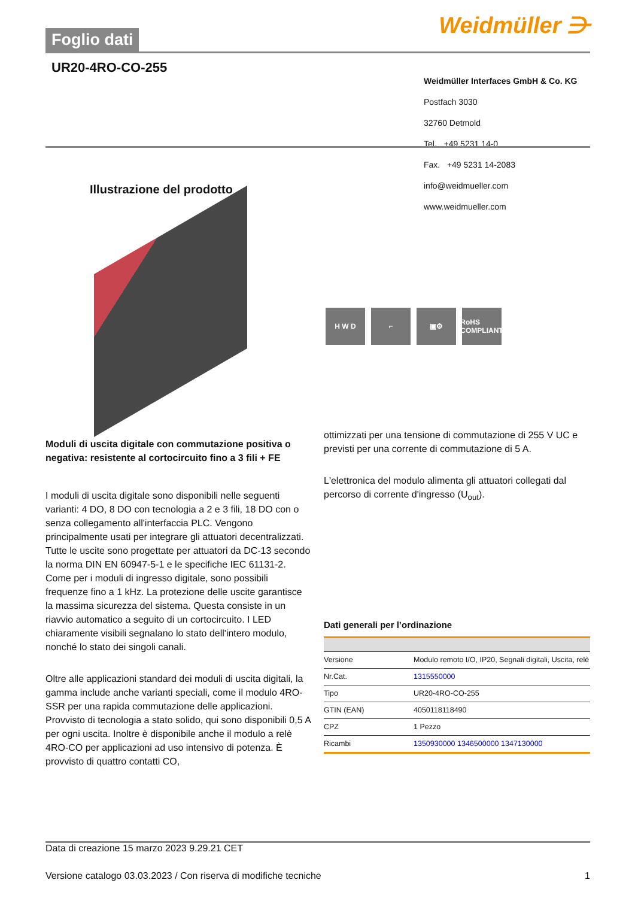Foglio dati
Weidmüller ⋺
UR20-4RO-CO-255
Weidmüller Interfaces GmbH & Co. KG
Postfach 3030
32760 Detmold
Tel. +49 5231 14-0
Fax. +49 5231 14-2083
info@weidmueller.com
www.weidmueller.com
Illustrazione del prodotto
H W D ⌐ ▣⚙ RoHS COMPLIANT
Moduli di uscita digitale con commutazione positiva o negativa: resistente al cortocircuito fino a 3 fili + FE
I moduli di uscita digitale sono disponibili nelle seguenti varianti: 4 DO, 8 DO con tecnologia a 2 e 3 fili, 18 DO con o senza collegamento all'interfaccia PLC. Vengono principalmente usati per integrare gli attuatori decentralizzati. Tutte le uscite sono progettate per attuatori da DC-13 secondo la norma DIN EN 60947-5-1 e le specifiche IEC 61131-2. Come per i moduli di ingresso digitale, sono possibili frequenze fino a 1 kHz. La protezione delle uscite garantisce la massima sicurezza del sistema. Questa consiste in un riavvio automatico a seguito di un cortocircuito. I LED chiaramente visibili segnalano lo stato dell'intero modulo, nonché lo stato dei singoli canali.
Oltre alle applicazioni standard dei moduli di uscita digitali, la gamma include anche varianti speciali, come il modulo 4RO-SSR per una rapida commutazione delle applicazioni. Provvisto di tecnologia a stato solido, qui sono disponibili 0,5 A per ogni uscita. Inoltre è disponibile anche il modulo a relè 4RO-CO per applicazioni ad uso intensivo di potenza. È provvisto di quattro contatti CO,
ottimizzati per una tensione di commutazione di 255 V UC e previsti per una corrente di commutazione di 5 A.
L'elettronica del modulo alimenta gli attuatori collegati dal percorso di corrente d'ingresso (U<sub>out</sub>).
Dati generali per l’ordinazione
| Versione | Modulo remoto I/O, IP20, Segnali digitali, Uscita, relè |
| Nr.Cat. | 1315550000 |
| Tipo | UR20-4RO-CO-255 |
| GTIN (EAN) | 4050118118490 |
| CPZ | 1 Pezzo |
| Ricambi | 1350930000 1346500000 1347130000 |
Data di creazione 15 marzo 2023 9.29.21 CET
Versione catalogo 03.03.2023 / Con riserva di modifiche tecniche 1